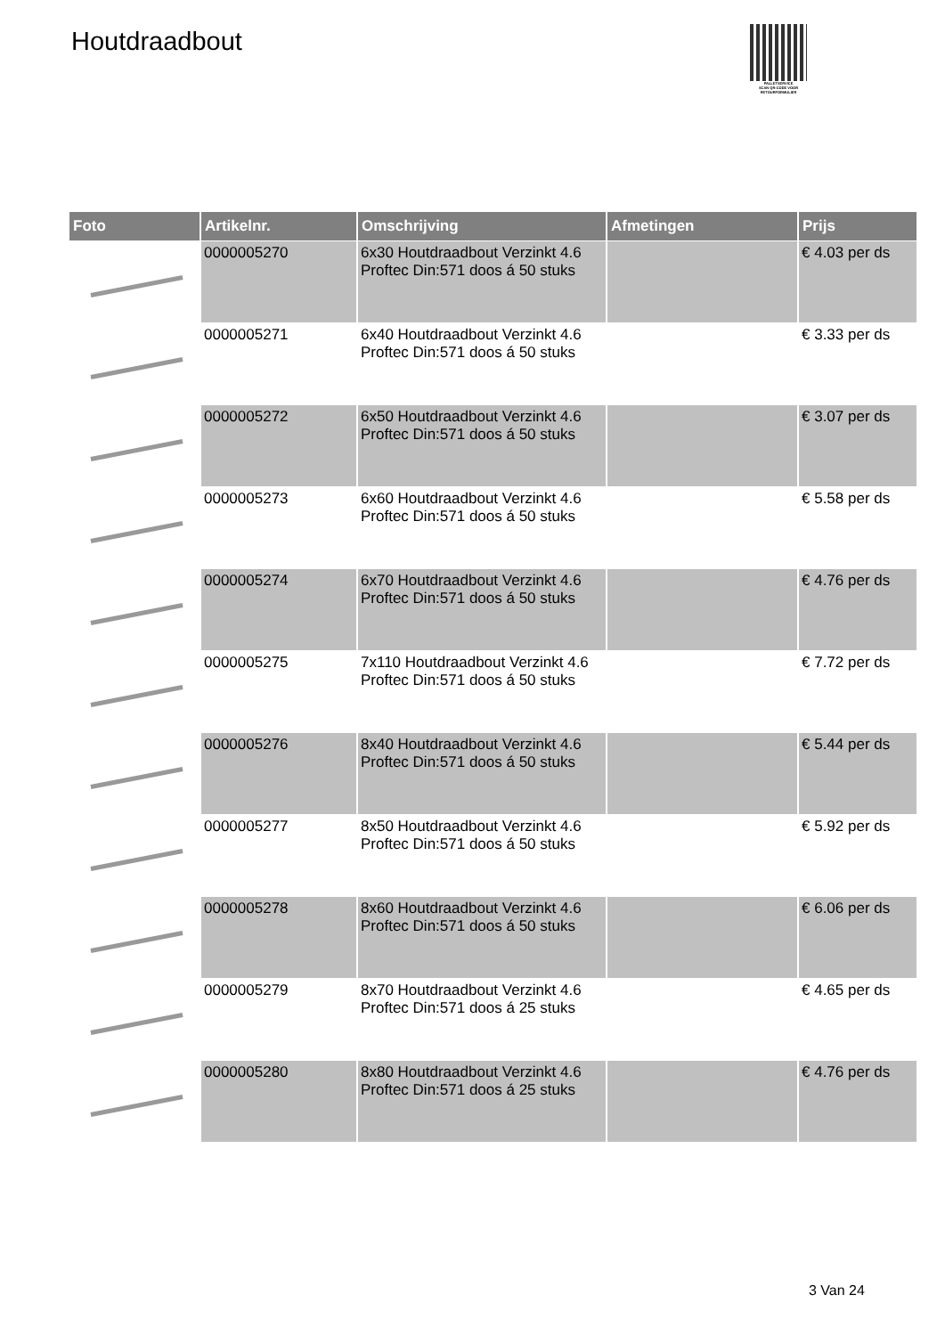Houtdraadbout
PALLETSERVICE
SCAN QR-CODE VOOR RETOURFORMULIER
| Foto | Artikelnr. | Omschrijving | Afmetingen | Prijs |
| --- | --- | --- | --- | --- |
| | 0000005270 | 6x30 Houtdraadbout Verzinkt 4.6 Proftec Din:571 doos á 50 stuks | | € 4.03 per ds |
| | 0000005271 | 6x40 Houtdraadbout Verzinkt 4.6 Proftec Din:571 doos á 50 stuks | | € 3.33 per ds |
| | 0000005272 | 6x50 Houtdraadbout Verzinkt 4.6 Proftec Din:571 doos á 50 stuks | | € 3.07 per ds |
| | 0000005273 | 6x60 Houtdraadbout Verzinkt 4.6 Proftec Din:571 doos á 50 stuks | | € 5.58 per ds |
| | 0000005274 | 6x70 Houtdraadbout Verzinkt 4.6 Proftec Din:571 doos á 50 stuks | | € 4.76 per ds |
| | 0000005275 | 7x110 Houtdraadbout Verzinkt 4.6 Proftec Din:571 doos á 50 stuks | | € 7.72 per ds |
| | 0000005276 | 8x40 Houtdraadbout Verzinkt 4.6 Proftec Din:571 doos á 50 stuks | | € 5.44 per ds |
| | 0000005277 | 8x50 Houtdraadbout Verzinkt 4.6 Proftec Din:571 doos á 50 stuks | | € 5.92 per ds |
| | 0000005278 | 8x60 Houtdraadbout Verzinkt 4.6 Proftec Din:571 doos á 50 stuks | | € 6.06 per ds |
| | 0000005279 | 8x70 Houtdraadbout Verzinkt 4.6 Proftec Din:571 doos á 25 stuks | | € 4.65 per ds |
| | 0000005280 | 8x80 Houtdraadbout Verzinkt 4.6 Proftec Din:571 doos á 25 stuks | | € 4.76 per ds |
3 Van 24